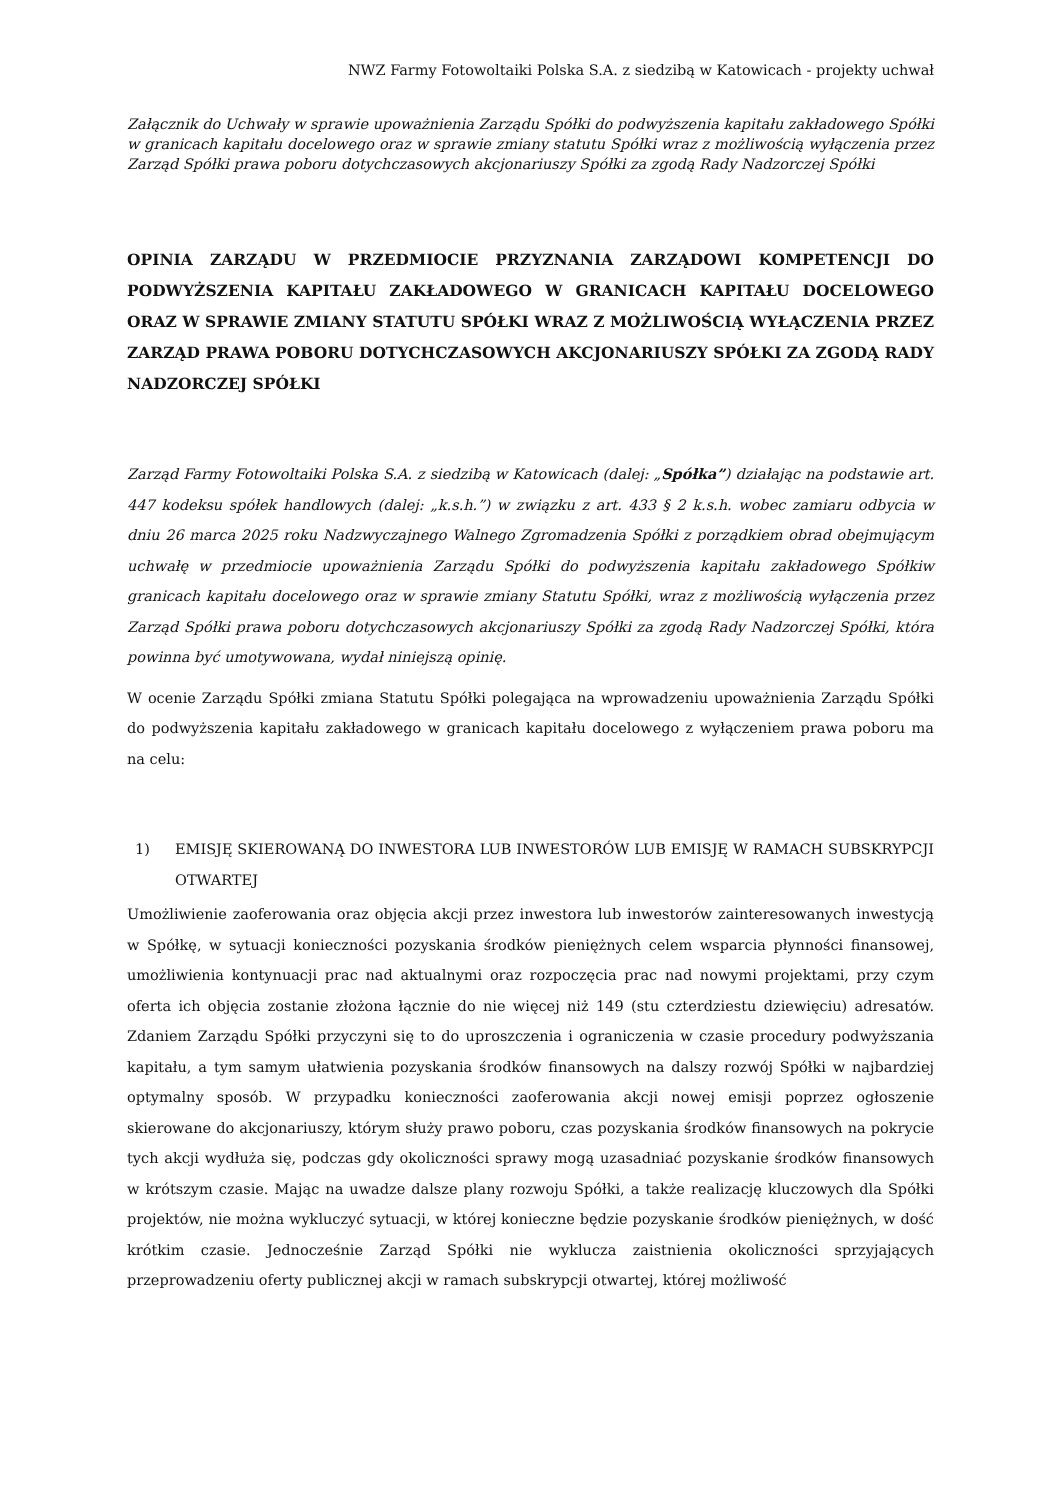NWZ Farmy Fotowoltaiki Polska S.A. z siedzibą w Katowicach - projekty uchwał
Załącznik do Uchwały w sprawie upoważnienia Zarządu Spółki do podwyższenia kapitału zakładowego Spółki w granicach kapitału docelowego oraz w sprawie zmiany statutu Spółki wraz z możliwością wyłączenia przez Zarząd Spółki prawa poboru dotychczasowych akcjonariuszy Spółki za zgodą Rady Nadzorczej Spółki
OPINIA ZARZĄDU W PRZEDMIOCIE PRZYZNANIA ZARZĄDOWI KOMPETENCJI DO PODWYŻSZENIA KAPITAŁU ZAKŁADOWEGO W GRANICACH KAPITAŁU DOCELOWEGO ORAZ W SPRAWIE ZMIANY STATUTU SPÓŁKI WRAZ Z MOŻLIWOŚCIĄ WYŁĄCZENIA PRZEZ ZARZĄD PRAWA POBORU DOTYCHCZASOWYCH AKCJONARIUSZY SPÓŁKI ZA ZGODĄ RADY NADZORCZEJ SPÓŁKI
Zarząd Farmy Fotowoltaiki Polska S.A. z siedzibą w Katowicach (dalej: „Spółka”) działając na podstawie art. 447 kodeksu spółek handlowych (dalej: „k.s.h.”) w związku z art. 433 § 2 k.s.h. wobec zamiaru odbycia w dniu 26 marca 2025 roku Nadzwyczajnego Walnego Zgromadzenia Spółki z porządkiem obrad obejmującym uchwałę w przedmiocie upoważnienia Zarządu Spółki do podwyższenia kapitału zakładowego Spółkiw granicach kapitału docelowego oraz w sprawie zmiany Statutu Spółki, wraz z możliwością wyłączenia przez Zarząd Spółki prawa poboru dotychczasowych akcjonariuszy Spółki za zgodą Rady Nadzorczej Spółki, która powinna być umotywowana, wydał niniejszą opinię.
W ocenie Zarządu Spółki zmiana Statutu Spółki polegająca na wprowadzeniu upoważnienia Zarządu Spółki do podwyższenia kapitału zakładowego w granicach kapitału docelowego z wyłączeniem prawa poboru ma na celu:
1) EMISJĘ SKIEROWANĄ DO INWESTORA LUB INWESTORÓW LUB EMISJĘ W RAMACH SUBSKRYPCJI OTWARTEJ
Umożliwienie zaoferowania oraz objęcia akcji przez inwestora lub inwestorów zainteresowanych inwestycją w Spółkę, w sytuacji konieczności pozyskania środków pieniężnych celem wsparcia płynności finansowej, umożliwienia kontynuacji prac nad aktualnymi oraz rozpoczęcia prac nad nowymi projektami, przy czym oferta ich objęcia zostanie złożona łącznie do nie więcej niż 149 (stu czterdziestu dziewięciu) adresatów. Zdaniem Zarządu Spółki przyczyni się to do uproszczenia i ograniczenia w czasie procedury podwyższania kapitału, a tym samym ułatwienia pozyskania środków finansowych na dalszy rozwój Spółki w najbardziej optymalny sposób. W przypadku konieczności zaoferowania akcji nowej emisji poprzez ogłoszenie skierowane do akcjonariuszy, którym służy prawo poboru, czas pozyskania środków finansowych na pokrycie tych akcji wydłuża się, podczas gdy okoliczności sprawy mogą uzasadniać pozyskanie środków finansowych w krótszym czasie. Mając na uwadze dalsze plany rozwoju Spółki, a także realizację kluczowych dla Spółki projektów, nie można wykluczyć sytuacji, w której konieczne będzie pozyskanie środków pieniężnych, w dość krótkim czasie. Jednocześnie Zarząd Spółki nie wyklucza zaistnienia okoliczności sprzyjających przeprowadzeniu oferty publicznej akcji w ramach subskrypcji otwartej, której możliwość